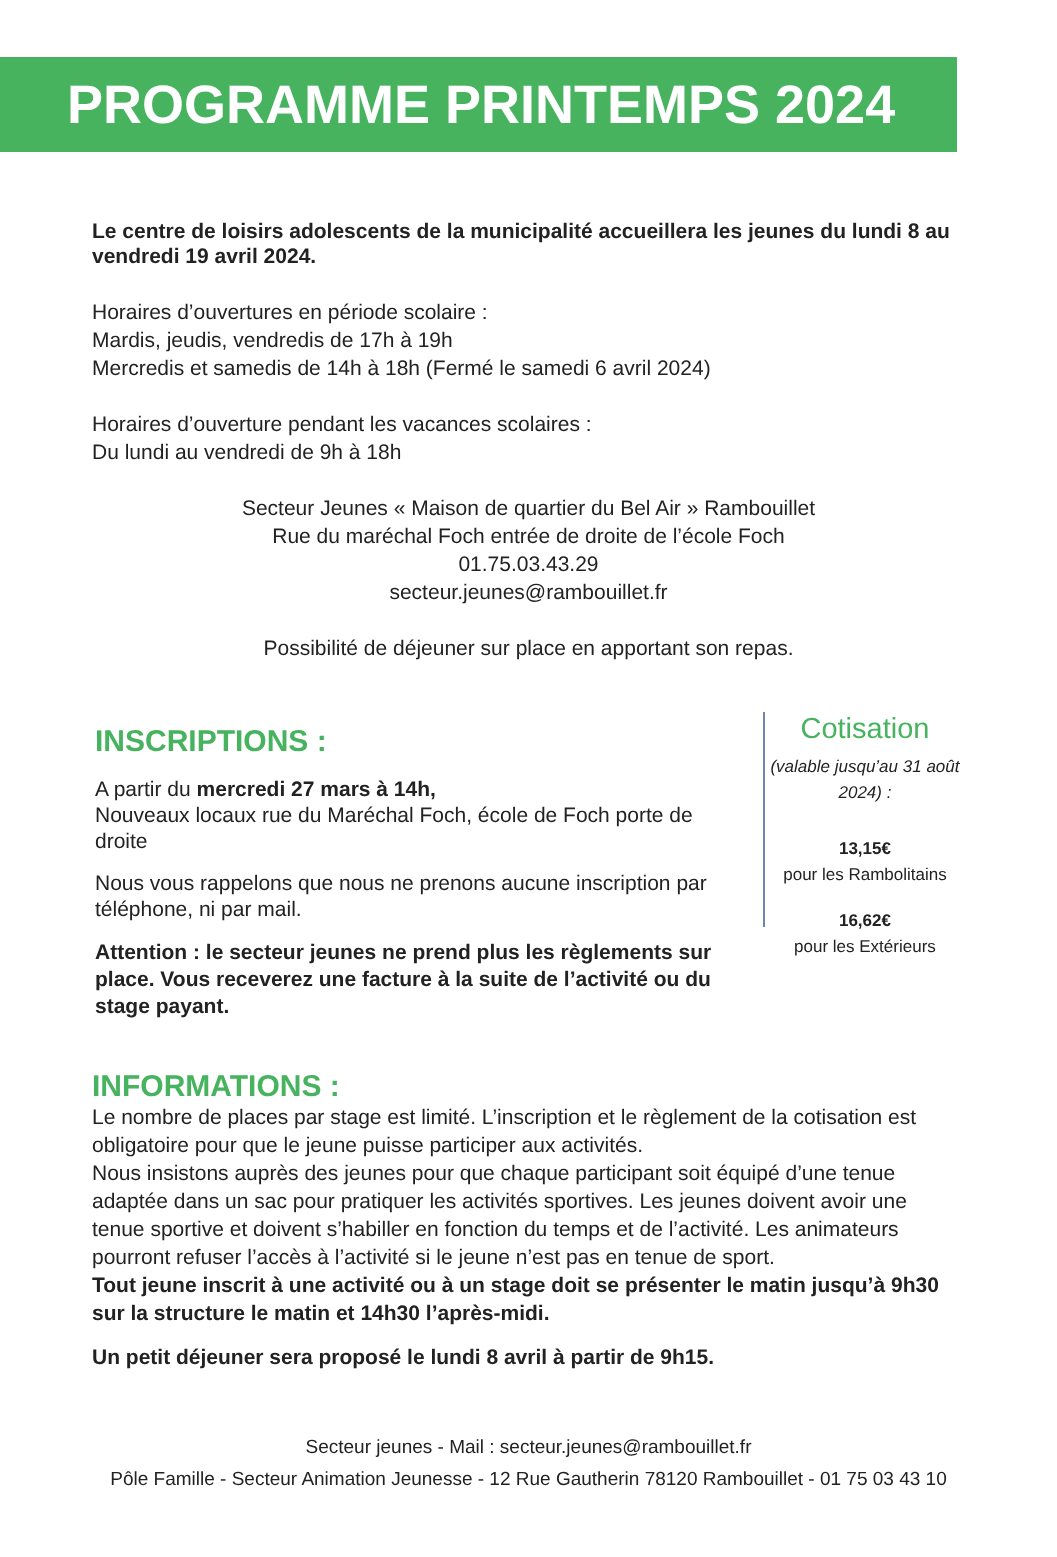PROGRAMME PRINTEMPS 2024
Le centre de loisirs adolescents de la municipalité accueillera les jeunes du lundi 8 au vendredi 19 avril 2024.
Horaires d’ouvertures en période scolaire :
Mardis, jeudis, vendredis de 17h à 19h
Mercredis et samedis de 14h à 18h (Fermé le samedi 6 avril 2024)
Horaires d’ouverture pendant les vacances scolaires :
Du lundi au vendredi de 9h à 18h
Secteur Jeunes « Maison de quartier du Bel Air » Rambouillet
Rue du maréchal Foch entrée de droite de l’école Foch
01.75.03.43.29
secteur.jeunes@rambouillet.fr
Possibilité de déjeuner sur place en apportant son repas.
INSCRIPTIONS :
A partir du mercredi 27 mars à 14h,
Nouveaux locaux rue du Maréchal Foch, école de Foch porte de droite
Nous vous rappelons que nous ne prenons aucune inscription par téléphone, ni par mail.
Attention : le secteur jeunes ne prend plus les règlements sur place. Vous receverez une facture à la suite de l’activité ou du stage payant.
Cotisation
(valable jusqu’au 31 août 2024) :
13,15€
pour les Rambolitains
16,62€
pour les Extérieurs
INFORMATIONS :
Le nombre de places par stage est limité. L’inscription et le règlement de la cotisation est obligatoire pour que le jeune puisse participer aux activités.
Nous insistons auprès des jeunes pour que chaque participant soit équipé d’une tenue adaptée dans un sac pour pratiquer les activités sportives. Les jeunes doivent avoir une tenue sportive et doivent s’habiller en fonction du temps et de l’activité. Les animateurs pourront refuser l’accès à l’activité si le jeune n’est pas en tenue de sport.
Tout jeune inscrit à une activité ou à un stage doit se présenter le matin jusqu’à 9h30 sur la structure le matin et 14h30 l’après-midi.
Un petit déjeuner sera proposé le lundi 8 avril à partir de 9h15.
Secteur jeunes - Mail : secteur.jeunes@rambouillet.fr
Pôle Famille - Secteur Animation Jeunesse - 12 Rue Gautherin 78120 Rambouillet - 01 75 03 43 10